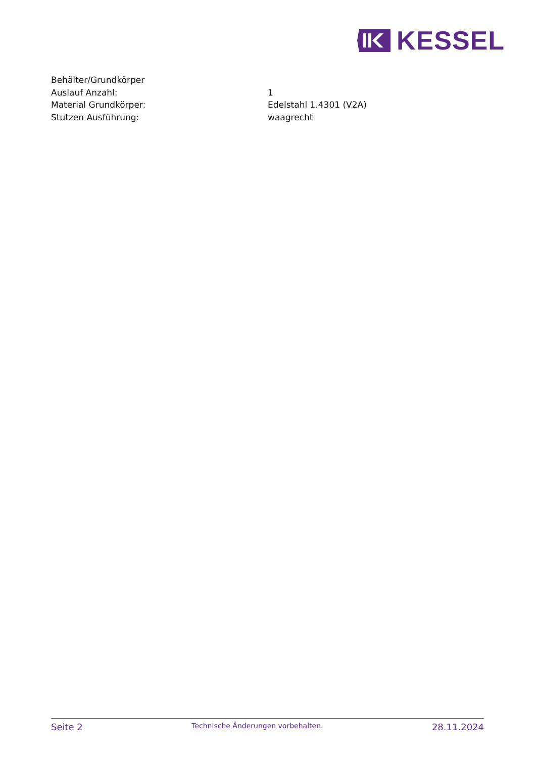KESSEL
Behälter/Grundkörper
Auslauf Anzahl: 1
Material Grundkörper: Edelstahl 1.4301 (V2A)
Stutzen Ausführung: waagrecht
Seite 2 Technische Änderungen vorbehalten. 28.11.2024